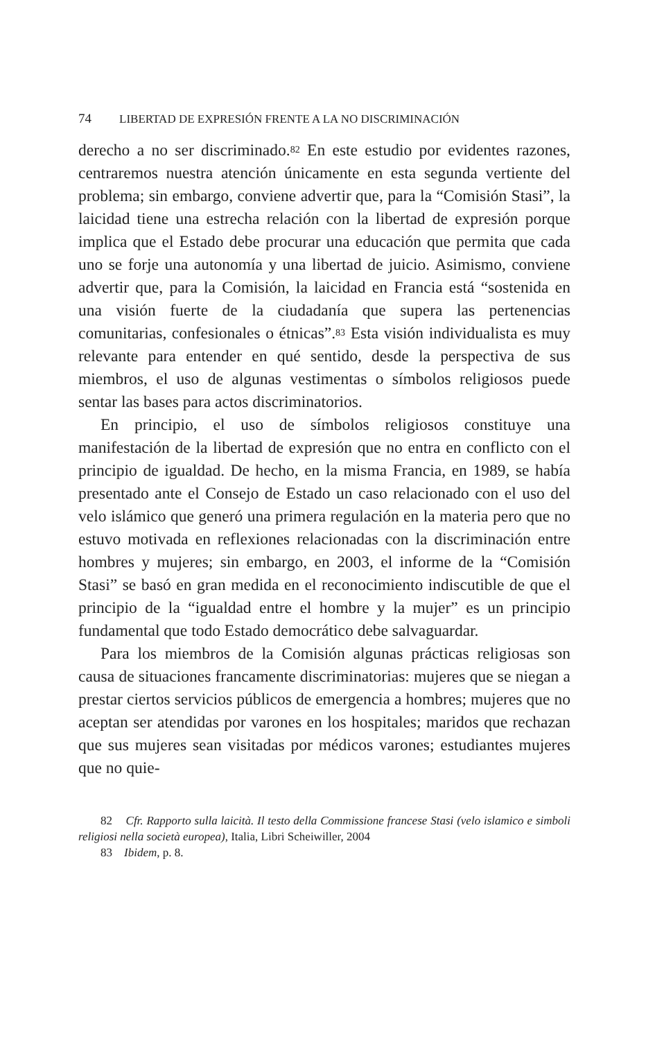74 LIBERTAD DE EXPRESIÓN FRENTE A LA NO DISCRIMINACIÓN
derecho a no ser discriminado.<sup>82</sup> En este estudio por evidentes razones, centraremos nuestra atención únicamente en esta segunda vertiente del problema; sin embargo, conviene advertir que, para la “Comisión Stasi”, la laicidad tiene una estrecha relación con la libertad de expresión porque implica que el Estado debe procurar una educación que permita que cada uno se forje una autonomía y una libertad de juicio. Asimismo, conviene advertir que, para la Comisión, la laicidad en Francia está “sostenida en una visión fuerte de la ciudadanía que supera las pertenencias comunitarias, confesionales o étnicas”.<sup>83</sup> Esta visión individualista es muy relevante para entender en qué sentido, desde la perspectiva de sus miembros, el uso de algunas vestimentas o símbolos religiosos puede sentar las bases para actos discriminatorios.
En principio, el uso de símbolos religiosos constituye una manifestación de la libertad de expresión que no entra en conflicto con el principio de igualdad. De hecho, en la misma Francia, en 1989, se había presentado ante el Consejo de Estado un caso relacionado con el uso del velo islámico que generó una primera regulación en la materia pero que no estuvo motivada en reflexiones relacionadas con la discriminación entre hombres y mujeres; sin embargo, en 2003, el informe de la “Comisión Stasi” se basó en gran medida en el reconocimiento indiscutible de que el principio de la “igualdad entre el hombre y la mujer” es un principio fundamental que todo Estado democrático debe salvaguardar.
Para los miembros de la Comisión algunas prácticas religiosas son causa de situaciones francamente discriminatorias: mujeres que se niegan a prestar ciertos servicios públicos de emergencia a hombres; mujeres que no aceptan ser atendidas por varones en los hospitales; maridos que rechazan que sus mujeres sean visitadas por médicos varones; estudiantes mujeres que no quie-
82 Cfr. Rapporto sulla laicità. Il testo della Commissione francese Stasi (velo islamico e simboli religiosi nella società europea), Italia, Libri Scheiwiller, 2004
83 Ibidem, p. 8.